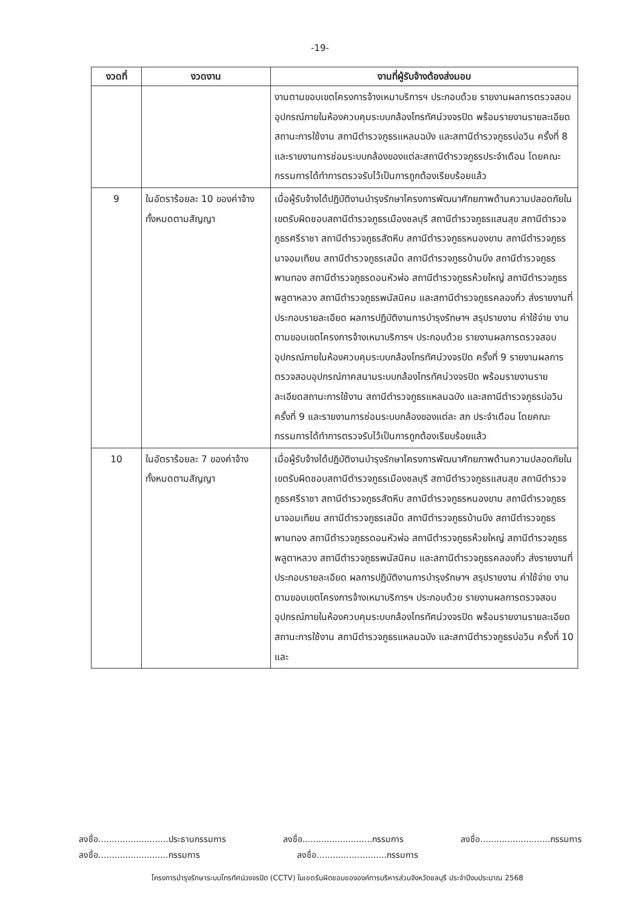-19-
| งวดที่ | งวดงาน | งานที่ผู้รับจ้างต้องส่งมอบ |
| --- | --- | --- |
| | | งานตามขอบเขตโครงการจ้างเหมาบริการฯ ประกอบด้วย รายงานผลการตรวจสอบอุปกรณ์ภายในห้องควบคุมระบบกล้องโทรทัศน์วงจรปิด พร้อมรายงานรายละเอียดสถานะการใช้งาน สถานีตำรวจภูธรแหลมฉบัง และสถานีตำรวจภูธรบ่อวิน ครั้งที่ 8 และรายงานการซ่อมระบบกล้องของแต่ละสถานีตำรวจภูธรประจำเดือน โดยคณะกรรมการได้ทำการตรวจรับไว้เป็นการถูกต้องเรียบร้อยแล้ว |
| 9 | ในอัตราร้อยละ 10 ของค่าจ้างทั้งหมดตามสัญญา | เมื่อผู้รับจ้างได้ปฏิบัติงานบำรุงรักษาโครงการพัฒนาศักยภาพด้านความปลอดภัยในเขตรับผิดชอบสถานีตำรวจภูธรเมืองชลบุรี สถานีตำรวจภูธรแสนสุข สถานีตำรวจภูธรศรีราชา สถานีตำรวจภูธรสัตหีบ สถานีตำรวจภูธรหนองขาม สถานีตำรวจภูธรนาจอมเทียน สถานีตำรวจภูธรเสม็ด สถานีตำรวจภูธรบ้านบึง สถานีตำรวจภูธรพานทอง สถานีตำรวจภูธรดอนหัวฬ่อ สถานีตำรวจภูธรห้วยใหญ่ สถานีตำรวจภูธรพลูตาหลวง สถานีตำรวจภูธรพนัสนิคม และสถานีตำรวจภูธรคลองกิ่ว ส่งรายงานที่ประกอบรายละเอียด ผลการปฏิบัติงานการบำรุงรักษาฯ สรุปรายงาน ค่าใช้จ่าย งานตามขอบเขตโครงการจ้างเหมาบริการฯ ประกอบด้วย รายงานผลการตรวจสอบอุปกรณ์ภายในห้องควบคุมระบบกล้องโทรทัศน์วงจรปิด ครั้งที่ 9 รายงานผลการตรวจสอบอุปกรณ์ภาคสนามระบบกล้องโทรทัศน์วงจรปิด พร้อมรายงานรายละเอียดสถานะการใช้งาน สถานีตำรวจภูธรแหลมฉบัง และสถานีตำรวจภูธรบ่อวิน ครั้งที่ 9 และรายงานการซ่อมระบบกล้องของแต่ละ สภ ประจำเดือน โดยคณะกรรมการได้ทำการตรวจรับไว้เป็นการถูกต้องเรียบร้อยแล้ว |
| 10 | ในอัตราร้อยละ 7 ของค่าจ้างทั้งหมดตามสัญญา | เมื่อผู้รับจ้างได้ปฏิบัติงานบำรุงรักษาโครงการพัฒนาศักยภาพด้านความปลอดภัยในเขตรับผิดชอบสถานีตำรวจภูธรเมืองชลบุรี สถานีตำรวจภูธรแสนสุข สถานีตำรวจภูธรศรีราชา สถานีตำรวจภูธรสัตหีบ สถานีตำรวจภูธรหนองขาม สถานีตำรวจภูธรนาจอมเทียน สถานีตำรวจภูธรเสม็ด สถานีตำรวจภูธรบ้านบึง สถานีตำรวจภูธรพานทอง สถานีตำรวจภูธรดอนหัวฬ่อ สถานีตำรวจภูธรห้วยใหญ่ สถานีตำรวจภูธรพลูตาหลวง สถานีตำรวจภูธรพนัสนิคม และสถานีตำรวจภูธรคลองกิ่ว ส่งรายงานที่ประกอบรายละเอียด ผลการปฏิบัติงานการบำรุงรักษาฯ สรุปรายงาน ค่าใช้จ่าย งานตามขอบเขตโครงการจ้างเหมาบริการฯ ประกอบด้วย รายงานผลการตรวจสอบอุปกรณ์ภายในห้องควบคุมระบบกล้องโทรทัศน์วงจรปิด พร้อมรายงานรายละเอียดสถานะการใช้งาน สถานีตำรวจภูธรแหลมฉบัง และสถานีตำรวจภูธรบ่อวิน ครั้งที่ 10 และ |
ลงชื่อ..........................ประธานกรรมการ ลงชื่อ..........................กรรมการ ลงชื่อ..........................กรรมการ
ลงชื่อ..........................กรรมการ ลงชื่อ..........................กรรมการ
โครงการบำรุงรักษาระบบโทรทัศน์วงจรปิด (CCTV) ในเขตรับผิดชอบขององค์การบริหารส่วนจังหวัดชลบุรี ประจำปีงบประมาณ 2568